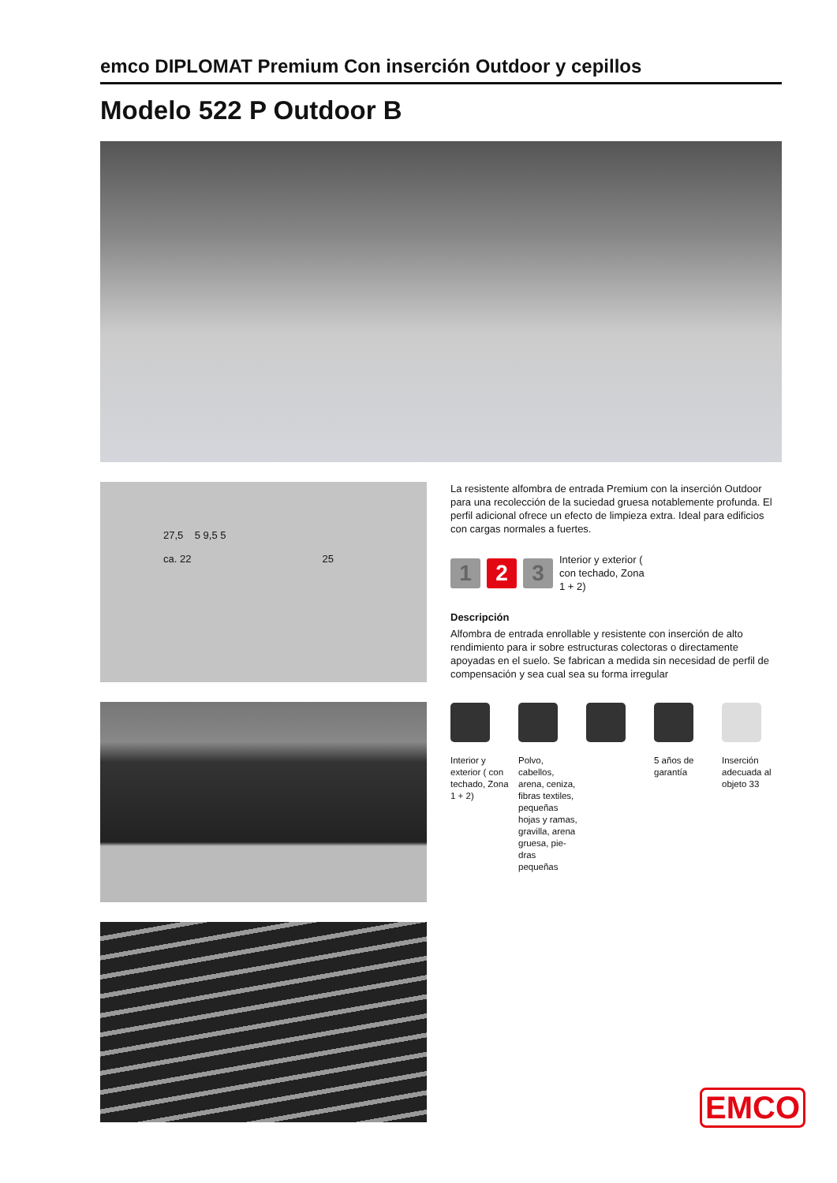emco DIPLOMAT Premium Con inserción Outdoor y cepillos
Modelo 522 P Outdoor B
27,5 5 9,5 5
ca. 22 25
La resistente alfombra de entrada Premium con la inserción Outdoor para una recolección de la suciedad gruesa notablemente profunda. El perfil adicional ofrece un efecto de limpieza extra. Ideal para edificios con cargas normales a fuertes.
1 2 3
Interior y exterior (
con techado, Zona
1 + 2)
Descripción
Alfombra de entrada enrollable y resistente con inserción de alto rendimiento para ir sobre estructuras colectoras o directamente apoyadas en el suelo. Se fabrican a medida sin necesidad de perfil de compensación y sea cual sea su forma irregular
Interior y exterior ( con techado, Zona 1 + 2)
Polvo, cabellos, arena, ceniza, fibras textiles, pequeñas hojas y ramas, gravilla, arena gruesa, pie-dras pequeñas
5 años de garantía
Inserción adecuada al objeto 33
EMCO